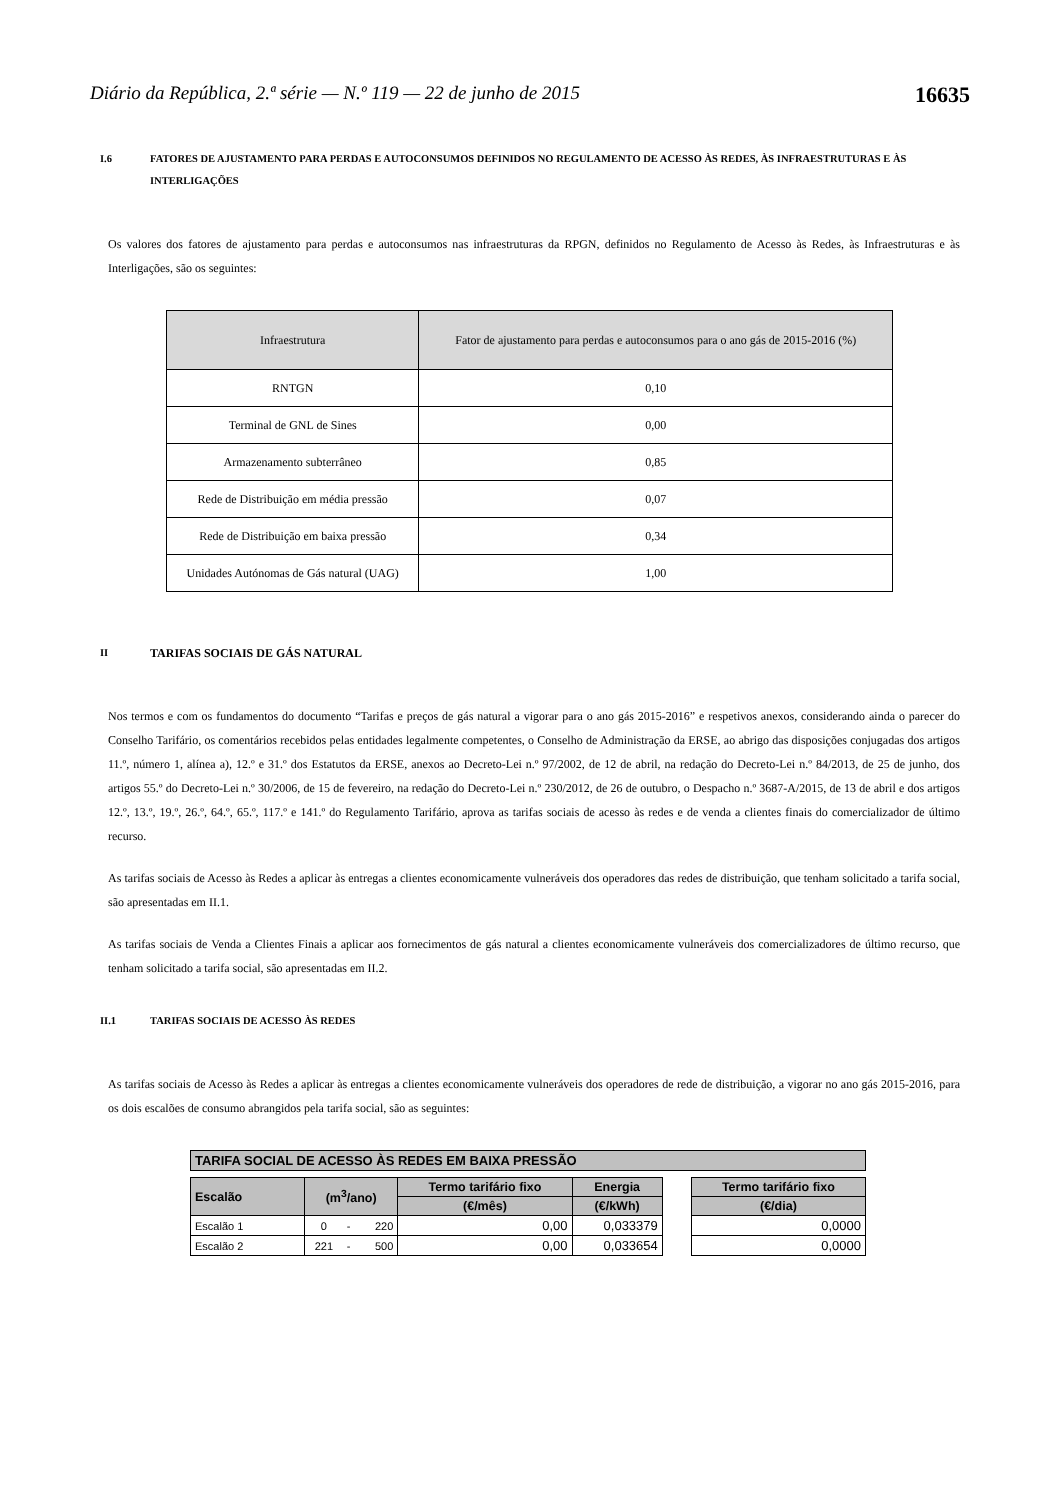Diário da República, 2.ª série — N.º 119 — 22 de junho de 2015 16635
I.6 FATORES DE AJUSTAMENTO PARA PERDAS E AUTOCONSUMOS DEFINIDOS NO REGULAMENTO DE ACESSO ÀS REDES, ÀS INFRAESTRUTURAS E ÀS INTERLIGAÇÕES
Os valores dos fatores de ajustamento para perdas e autoconsumos nas infraestruturas da RPGN, definidos no Regulamento de Acesso às Redes, às Infraestruturas e às Interligações, são os seguintes:
| Infraestrutura | Fator de ajustamento para perdas e autoconsumos para o ano gás de 2015-2016 (%) |
| --- | --- |
| RNTGN | 0,10 |
| Terminal de GNL de Sines | 0,00 |
| Armazenamento subterrâneo | 0,85 |
| Rede de Distribuição em média pressão | 0,07 |
| Rede de Distribuição em baixa pressão | 0,34 |
| Unidades Autónomas de Gás natural (UAG) | 1,00 |
II TARIFAS SOCIAIS DE GÁS NATURAL
Nos termos e com os fundamentos do documento “Tarifas e preços de gás natural a vigorar para o ano gás 2015-2016” e respetivos anexos, considerando ainda o parecer do Conselho Tarifário, os comentários recebidos pelas entidades legalmente competentes, o Conselho de Administração da ERSE, ao abrigo das disposições conjugadas dos artigos 11.º, número 1, alínea a), 12.º e 31.º dos Estatutos da ERSE, anexos ao Decreto-Lei n.º 97/2002, de 12 de abril, na redação do Decreto-Lei n.º 84/2013, de 25 de junho, dos artigos 55.º do Decreto-Lei n.º 30/2006, de 15 de fevereiro, na redação do Decreto-Lei n.º 230/2012, de 26 de outubro, o Despacho n.º 3687-A/2015, de 13 de abril e dos artigos 12.º, 13.º, 19.º, 26.º, 64.º, 65.º, 117.º e 141.º do Regulamento Tarifário, aprova as tarifas sociais de acesso às redes e de venda a clientes finais do comercializador de último recurso.
As tarifas sociais de Acesso às Redes a aplicar às entregas a clientes economicamente vulneráveis dos operadores das redes de distribuição, que tenham solicitado a tarifa social, são apresentadas em II.1.
As tarifas sociais de Venda a Clientes Finais a aplicar aos fornecimentos de gás natural a clientes economicamente vulneráveis dos comercializadores de último recurso, que tenham solicitado a tarifa social, são apresentadas em II.2.
II.1 TARIFAS SOCIAIS DE ACESSO ÀS REDES
As tarifas sociais de Acesso às Redes a aplicar às entregas a clientes economicamente vulneráveis dos operadores de rede de distribuição, a vigorar no ano gás 2015-2016, para os dois escalões de consumo abrangidos pela tarifa social, são as seguintes:
| TARIFA SOCIAL DE ACESSO ÀS REDES EM BAIXA PRESSÃO | | | | | | | |
| Escalão | (m<sup>3</sup>/ano) | | | Termo tarifário fixo | Energia | | Termo tarifário fixo |
| | | | | (€/mês) | (€/kWh) | | (€/dia) |
| Escalão 1 | 0 | - | 220 | 0,00 | 0,033379 | | 0,0000 |
| Escalão 2 | 221 | - | 500 | 0,00 | 0,033654 | | 0,0000 |